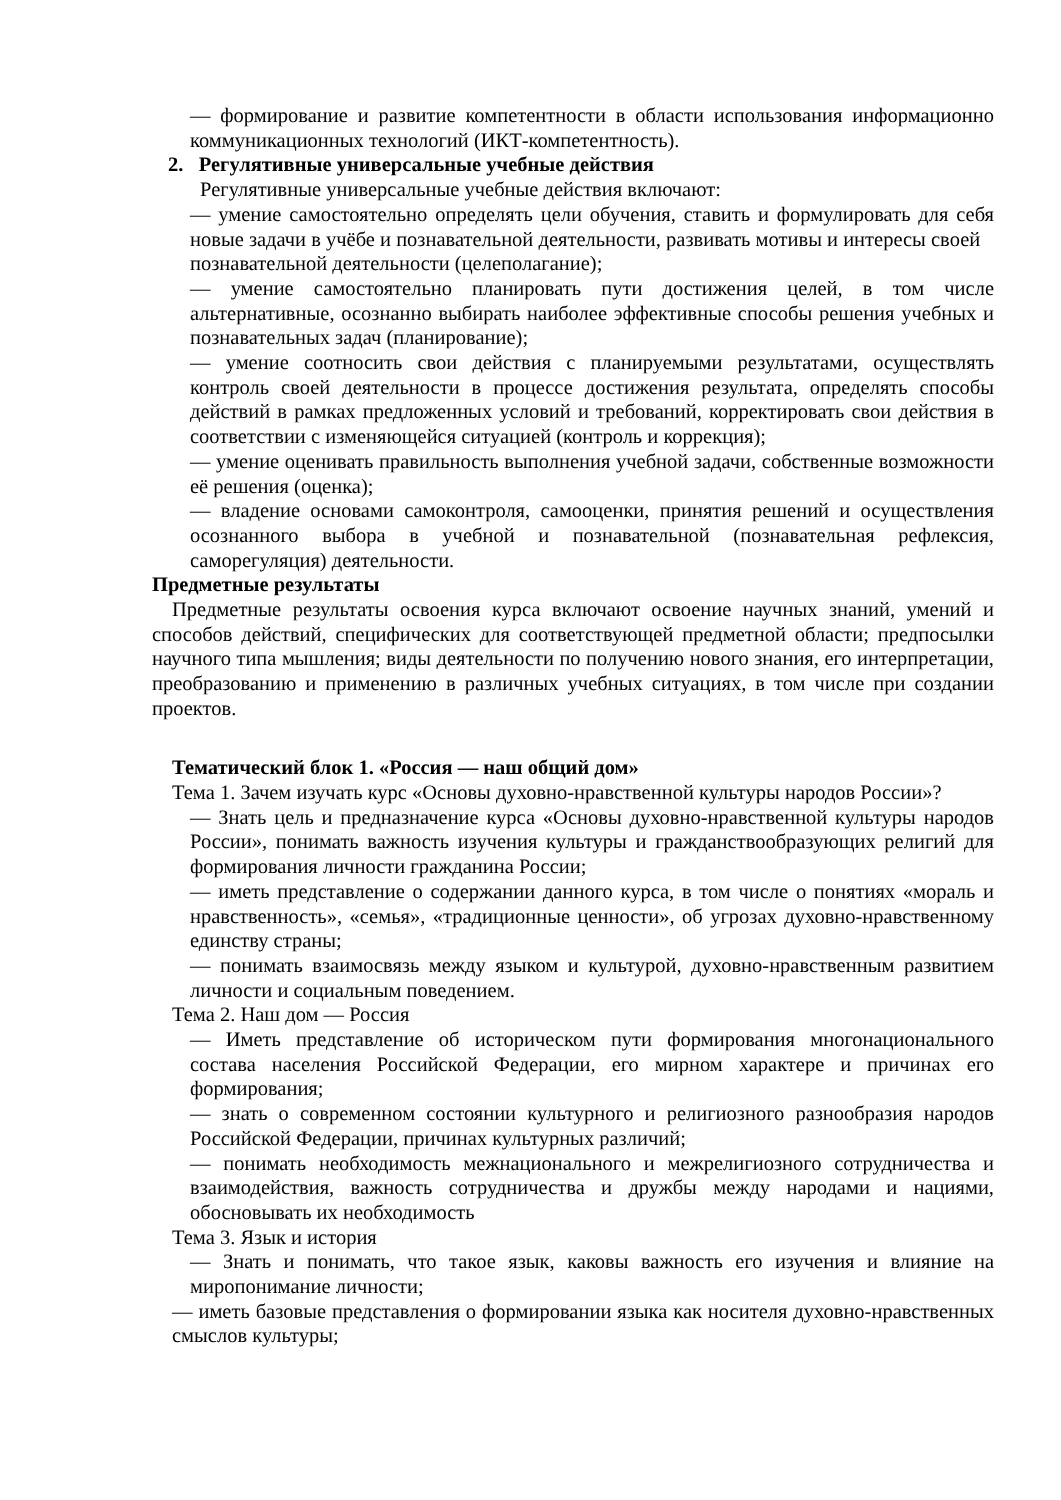— формирование и развитие компетентности в области использования информационно коммуникационных технологий (ИКТ-компетентность).
2. Регулятивные универсальные учебные действия
Регулятивные универсальные учебные действия включают:
— умение самостоятельно определять цели обучения, ставить и формулировать для себя новые задачи в учёбе и познавательной деятельности, развивать мотивы и интересы своей
познавательной деятельности (целеполагание);
— умение самостоятельно планировать пути достижения целей, в том числе альтернативные, осознанно выбирать наиболее эффективные способы решения учебных и познавательных задач (планирование);
— умение соотносить свои действия с планируемыми результатами, осуществлять контроль своей деятельности в процессе достижения результата, определять способы действий в рамках предложенных условий и требований, корректировать свои действия в соответствии с изменяющейся ситуацией (контроль и коррекция);
— умение оценивать правильность выполнения учебной задачи, собственные возможности её решения (оценка);
— владение основами самоконтроля, самооценки, принятия решений и осуществления осознанного выбора в учебной и познавательной (познавательная рефлексия, саморегуляция) деятельности.
Предметные результаты
Предметные результаты освоения курса включают освоение научных знаний, умений и способов действий, специфических для соответствующей предметной области; предпосылки научного типа мышления; виды деятельности по получению нового знания, его интерпретации, преобразованию и применению в различных учебных ситуациях, в том числе при создании проектов.
Тематический блок 1. «Россия — наш общий дом»
Тема 1. Зачем изучать курс «Основы духовно-нравственной культуры народов России»?
— Знать цель и предназначение курса «Основы духовно-нравственной культуры народов России», понимать важность изучения культуры и гражданствообразующих религий для формирования личности гражданина России;
— иметь представление о содержании данного курса, в том числе о понятиях «мораль и нравственность», «семья», «традиционные ценности», об угрозах духовно-нравственному единству страны;
— понимать взаимосвязь между языком и культурой, духовно-нравственным развитием личности и социальным поведением.
Тема 2. Наш дом — Россия
— Иметь представление об историческом пути формирования многонационального состава населения Российской Федерации, его мирном характере и причинах его формирования;
— знать о современном состоянии культурного и религиозного разнообразия народов Российской Федерации, причинах культурных различий;
— понимать необходимость межнационального и межрелигиозного сотрудничества и взаимодействия, важность сотрудничества и дружбы между народами и нациями, обосновывать их необходимость
Тема 3. Язык и история
— Знать и понимать, что такое язык, каковы важность его изучения и влияние на миропонимание личности;
— иметь базовые представления о формировании языка как носителя духовно-нравственных смыслов культуры;